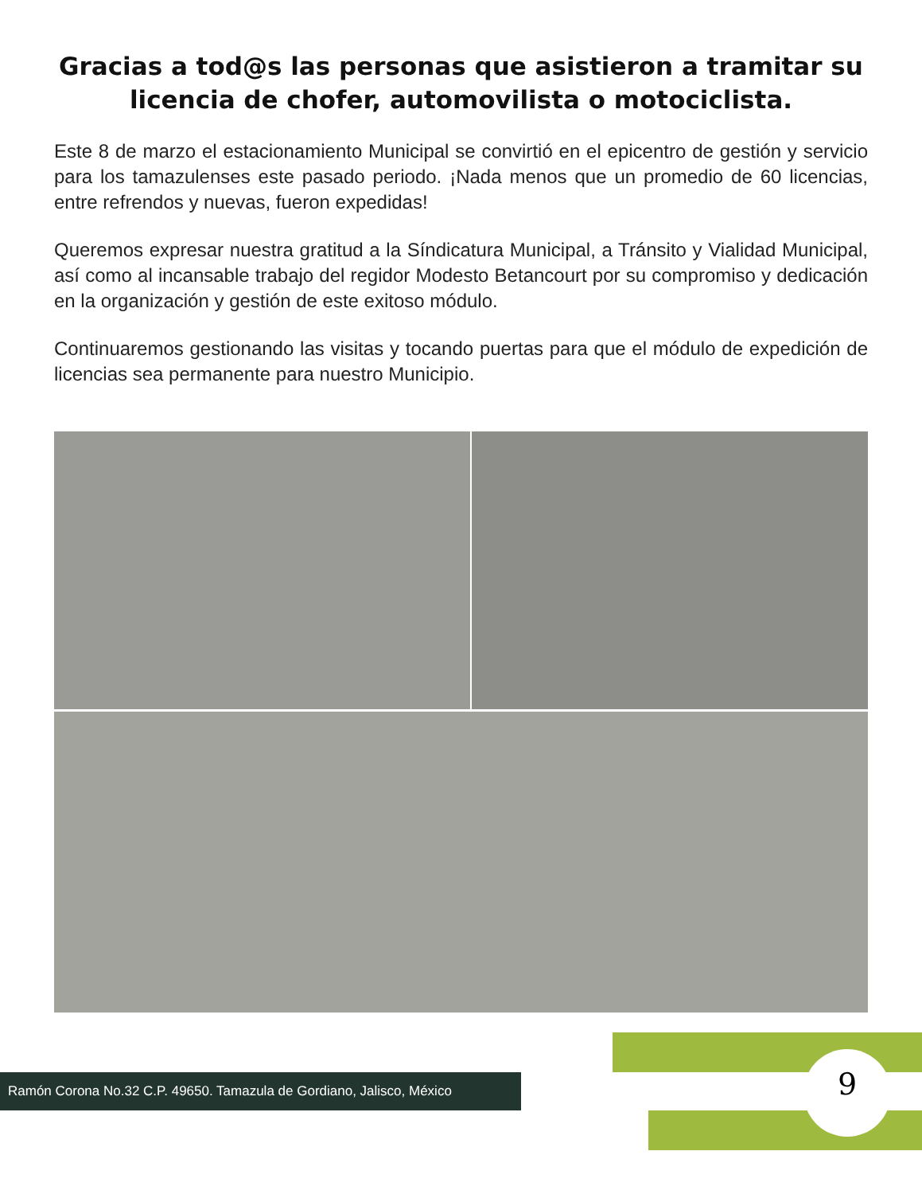Gracias a tod@s las personas que asistieron a tramitar su licencia de chofer, automovilista o motociclista.
Este 8 de marzo el estacionamiento Municipal se convirtió en el epicentro de gestión y servicio para los tamazulenses este pasado periodo. ¡Nada menos que un promedio de 60 licencias, entre refrendos y nuevas, fueron expedidas!
Queremos expresar nuestra gratitud a la Síndicatura Municipal, a Tránsito y Vialidad Municipal, así como al incansable trabajo del regidor Modesto Betancourt por su compromiso y dedicación en la organización y gestión de este exitoso módulo.
Continuaremos gestionando las visitas y tocando puertas para que el módulo de expedición de licencias sea permanente para nuestro Municipio.
Ramón Corona No.32 C.P. 49650. Tamazula de Gordiano, Jalisco, México
9